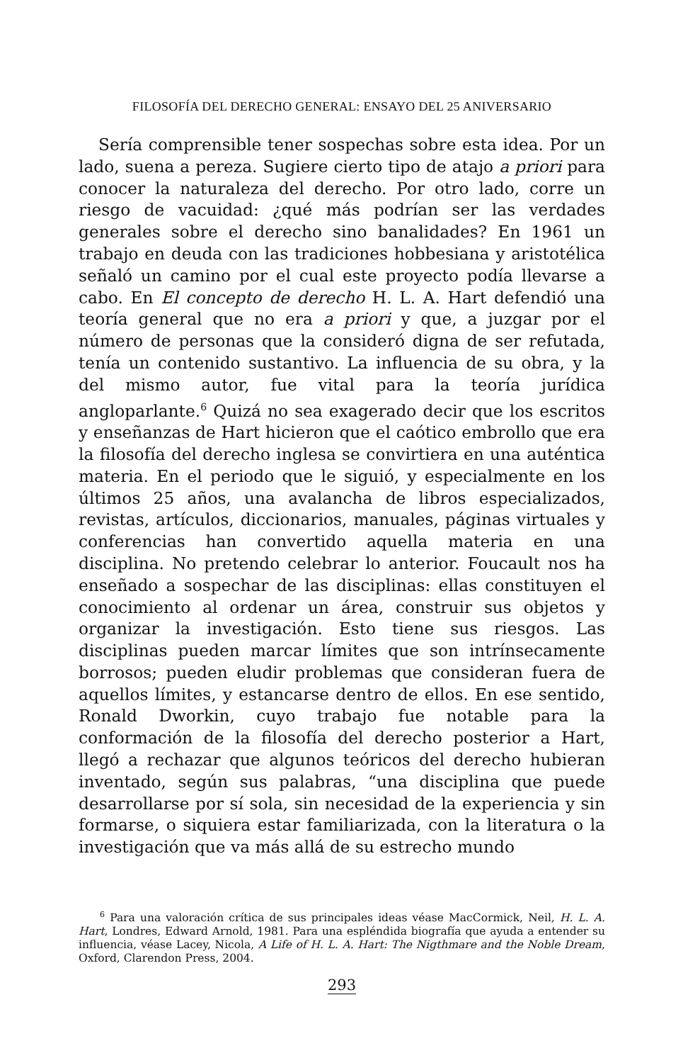FILOSOFÍA DEL DERECHO GENERAL: ENSAYO DEL 25 ANIVERSARIO
Sería comprensible tener sospechas sobre esta idea. Por un lado, suena a pereza. Sugiere cierto tipo de atajo a priori para conocer la naturaleza del derecho. Por otro lado, corre un riesgo de vacuidad: ¿qué más podrían ser las verdades generales sobre el derecho sino banalidades? En 1961 un trabajo en deuda con las tradiciones hobbesiana y aristotélica señaló un camino por el cual este proyecto podía llevarse a cabo. En El concepto de derecho H. L. A. Hart defendió una teoría general que no era a priori y que, a juzgar por el número de personas que la consideró digna de ser refutada, tenía un contenido sustantivo. La influencia de su obra, y la del mismo autor, fue vital para la teoría jurídica angloparlante.<sup>6</sup> Quizá no sea exagerado decir que los escritos y enseñanzas de Hart hicieron que el caótico embrollo que era la filosofía del derecho inglesa se convirtiera en una auténtica materia. En el periodo que le siguió, y especialmente en los últimos 25 años, una avalancha de libros especializados, revistas, artículos, diccionarios, manuales, páginas virtuales y conferencias han convertido aquella materia en una disciplina. No pretendo celebrar lo anterior. Foucault nos ha enseñado a sospechar de las disciplinas: ellas constituyen el conocimiento al ordenar un área, construir sus objetos y organizar la investigación. Esto tiene sus riesgos. Las disciplinas pueden marcar límites que son intrínsecamente borrosos; pueden eludir problemas que consideran fuera de aquellos límites, y estancarse dentro de ellos. En ese sentido, Ronald Dworkin, cuyo trabajo fue notable para la conformación de la filosofía del derecho posterior a Hart, llegó a rechazar que algunos teóricos del derecho hubieran inventado, según sus palabras, “una disciplina que puede desarrollarse por sí sola, sin necesidad de la experiencia y sin formarse, o siquiera estar familiarizada, con la literatura o la investigación que va más allá de su estrecho mundo
<sup>6</sup> Para una valoración crítica de sus principales ideas véase MacCormick, Neil, H. L. A. Hart, Londres, Edward Arnold, 1981. Para una espléndida biografía que ayuda a entender su influencia, véase Lacey, Nicola, A Life of H. L. A. Hart: The Nigthmare and the Noble Dream, Oxford, Clarendon Press, 2004.
293